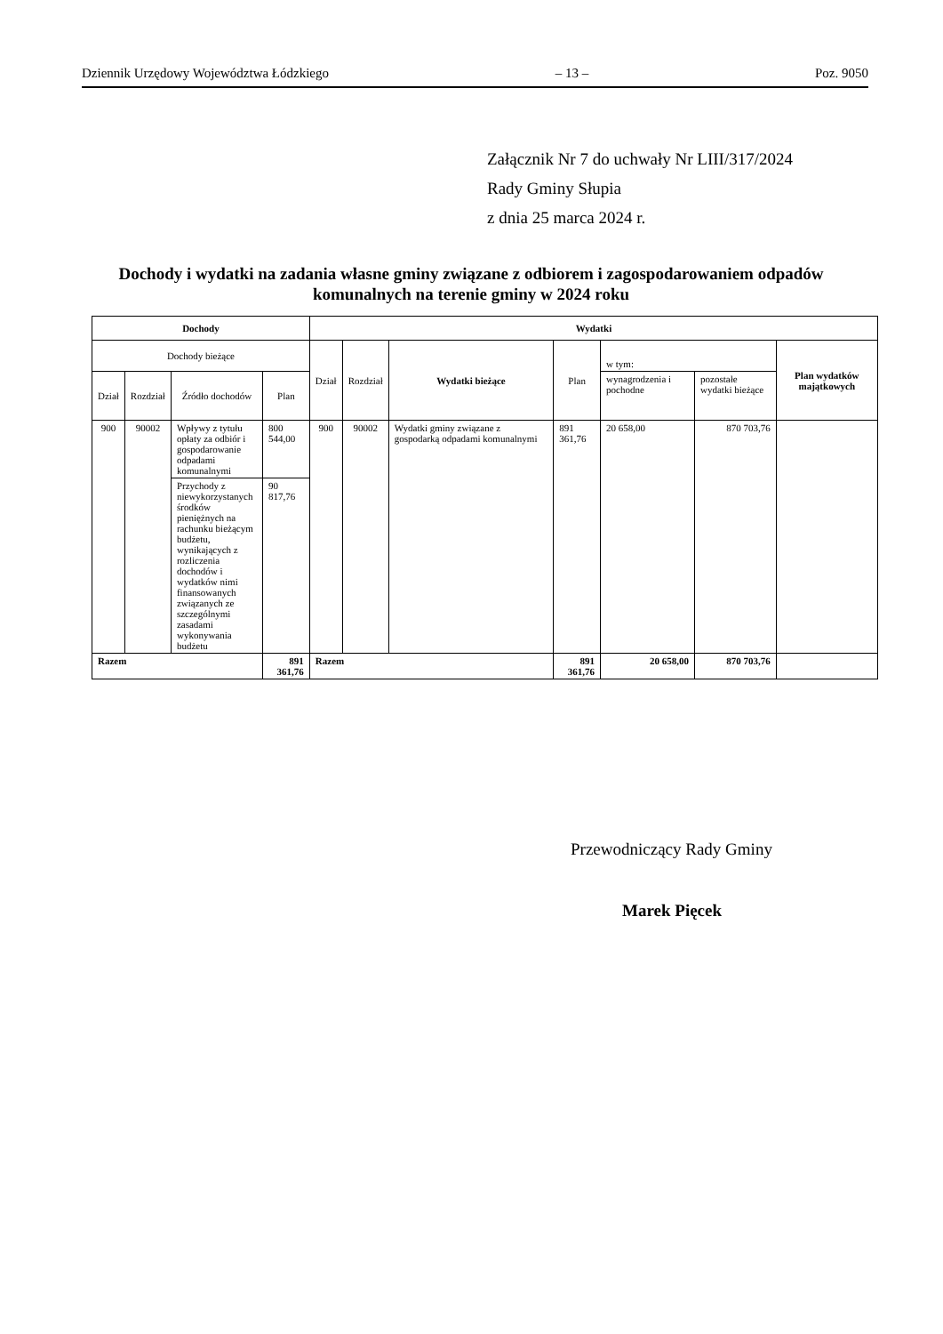Dziennik Urzędowy Województwa Łódzkiego – 13 – Poz. 9050
Załącznik Nr 7 do uchwały Nr LIII/317/2024
Rady Gminy Słupia
z dnia 25 marca 2024 r.
Dochody i wydatki na zadania własne gminy związane z odbiorem i zagospodarowaniem odpadów komunalnych na terenie gminy w 2024 roku
| Dochody | | | | Wydatki | | | | | | |
| --- | --- | --- | --- | --- | --- | --- | --- | --- | --- | --- |
| Dochody bieżące | | | | Dział | Rozdział | Wydatki bieżące | Plan | w tym: | | Plan wydatków majątkowych |
| Dział | Rozdział | Źródło dochodów | Plan | | | | | wynagrodzenia i pochodne | pozostałe wydatki bieżące | |
| 900 | 90002 | Wpływy z tytułu opłaty za odbiór i gospodarowanie odpadami komunalnymi | 800 544,00 | 900 | 90002 | Wydatki gminy związane z gospodarką odpadami komunalnymi | 891 361,76 | 20 658,00 | 870 703,76 | |
| | | Przychody z niewykorzystanych środków pieniężnych na rachunku bieżącym budżetu, wynikających z rozliczenia dochodów i wydatków nimi finansowanych związanych ze szczególnymi zasadami wykonywania budżetu | 90 817,76 | | | | | | | |
| Razem | | | 891 361,76 | Razem | | | 891 361,76 | 20 658,00 | 870 703,76 | |
Przewodniczący Rady Gminy
Marek Pięcek